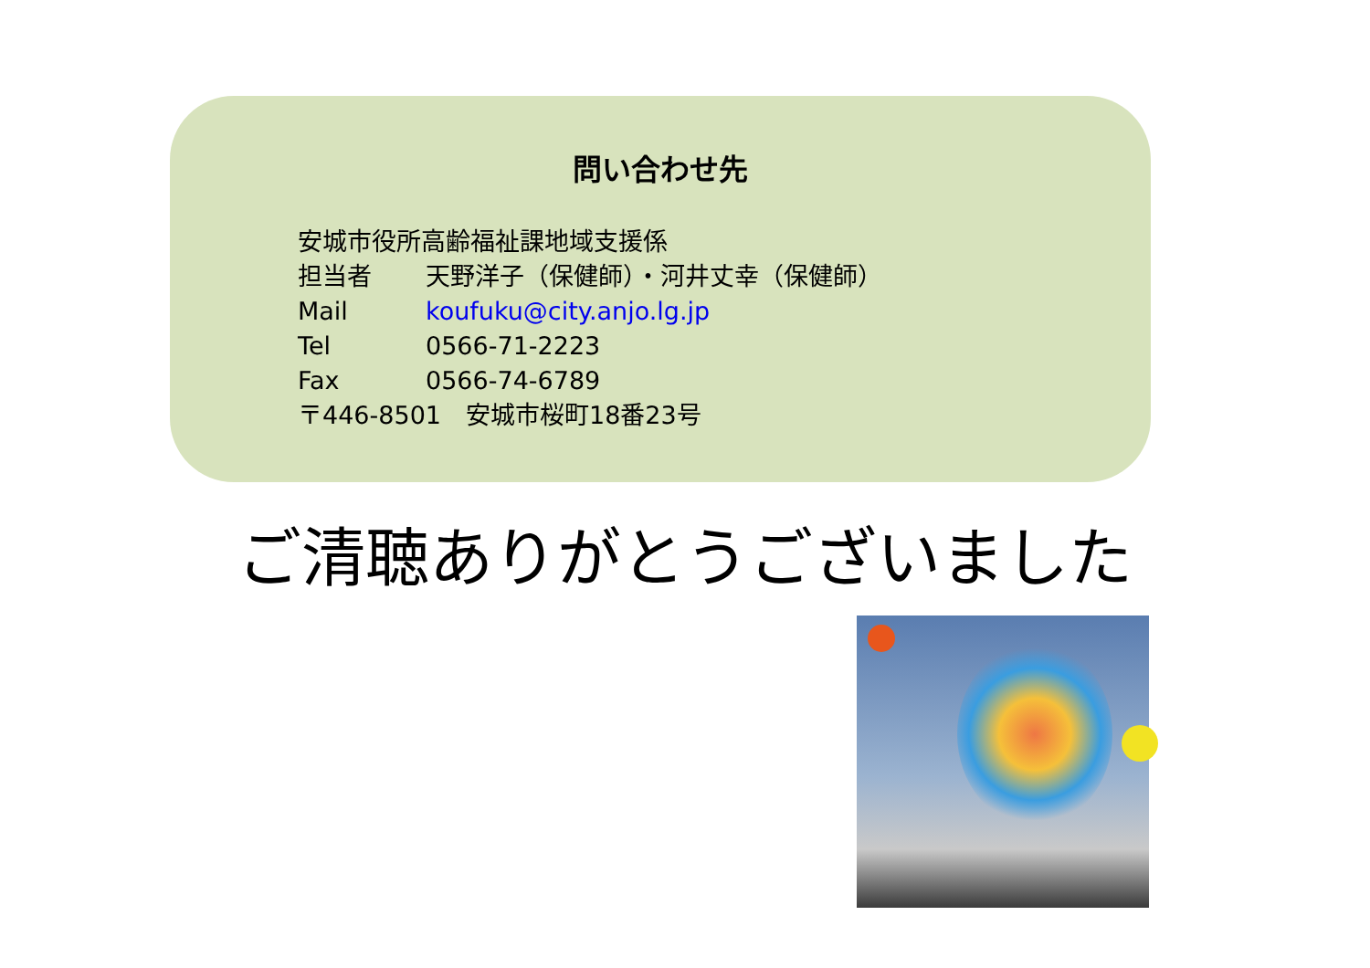問い合わせ先
安城市役所高齢福祉課地域支援係
担当者 天野洋子（保健師）・河井丈幸（保健師）
Mail koufuku@city.anjo.lg.jp
Tel 0566-71-2223
Fax 0566-74-6789
〒446-8501　安城市桜町18番23号
ご清聴ありがとうございました